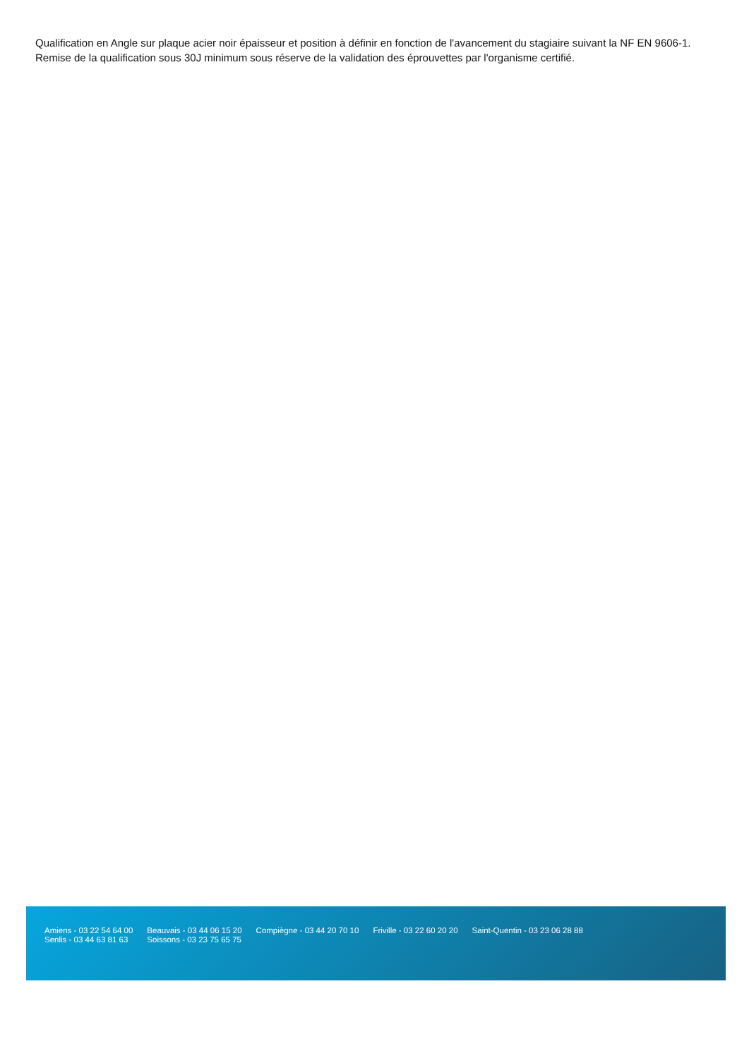Qualification en Angle sur plaque acier noir épaisseur et position à définir en fonction de l'avancement du stagiaire suivant la NF EN 9606-1.
Remise de la qualification sous 30J minimum sous réserve de la validation des éprouvettes par l'organisme certifié.
Amiens - 03 22 54 64 00
Senlis - 03 44 63 81 63
Beauvais - 03 44 06 15 20
Soissons - 03 23 75 65 75
Compiègne - 03 44 20 70 10 Friville - 03 22 60 20 20 Saint-Quentin - 03 23 06 28 88